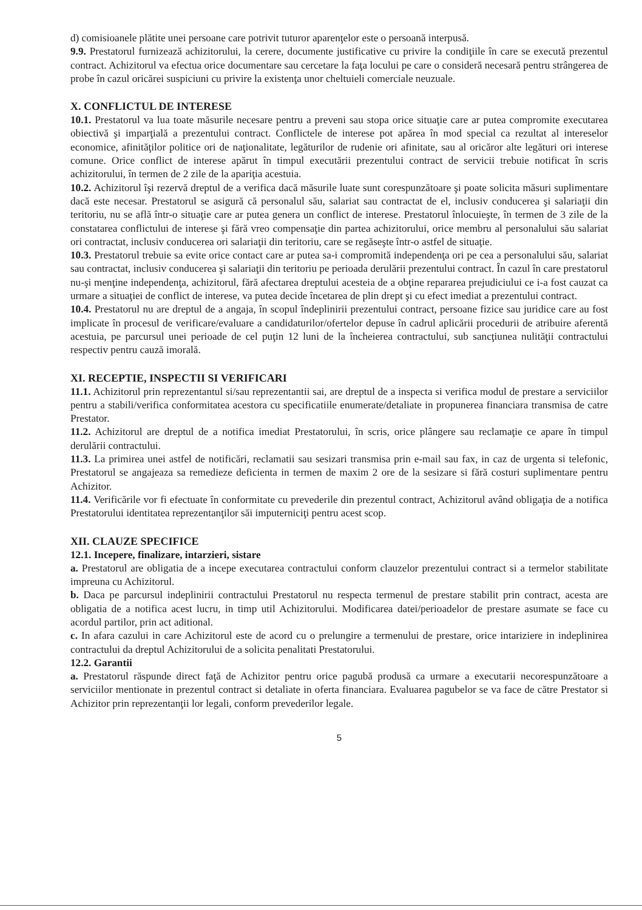d) comisioanele plătite unei persoane care potrivit tuturor aparenţelor este o persoană interpusă.
9.9. Prestatorul furnizează achizitorului, la cerere, documente justificative cu privire la condiţiile în care se execută prezentul contract. Achizitorul va efectua orice documentare sau cercetare la faţa locului pe care o consideră necesară pentru strângerea de probe în cazul oricărei suspiciuni cu privire la existenţa unor cheltuieli comerciale neuzuale.
X. CONFLICTUL DE INTERESE
10.1. Prestatorul va lua toate măsurile necesare pentru a preveni sau stopa orice situaţie care ar putea compromite executarea obiectivă şi imparţială a prezentului contract. Conflictele de interese pot apărea în mod special ca rezultat al intereselor economice, afinităţilor politice ori de naţionalitate, legăturilor de rudenie ori afinitate, sau al oricăror alte legături ori interese comune. Orice conflict de interese apărut în timpul executării prezentului contract de servicii trebuie notificat în scris achizitorului, în termen de 2 zile de la apariţia acestuia.
10.2. Achizitorul îşi rezervă dreptul de a verifica dacă măsurile luate sunt corespunzătoare şi poate solicita măsuri suplimentare dacă este necesar. Prestatorul se asigură că personalul său, salariat sau contractat de el, inclusiv conducerea şi salariaţii din teritoriu, nu se află într-o situaţie care ar putea genera un conflict de interese. Prestatorul înlocuieşte, în termen de 3 zile de la constatarea conflictului de interese şi fără vreo compensaţie din partea achizitorului, orice membru al personalului său salariat ori contractat, inclusiv conducerea ori salariaţii din teritoriu, care se regăseşte într-o astfel de situaţie.
10.3. Prestatorul trebuie sa evite orice contact care ar putea sa-i compromită independenţa ori pe cea a personalului său, salariat sau contractat, inclusiv conducerea şi salariaţii din teritoriu pe perioada derulării prezentului contract. În cazul în care prestatorul nu-şi menţine independenţa, achizitorul, fără afectarea dreptului acesteia de a obţine repararea prejudiciului ce i-a fost cauzat ca urmare a situaţiei de conflict de interese, va putea decide încetarea de plin drept şi cu efect imediat a prezentului contract.
10.4. Prestatorul nu are dreptul de a angaja, în scopul îndeplinirii prezentului contract, persoane fizice sau juridice care au fost implicate în procesul de verificare/evaluare a candidaturilor/ofertelor depuse în cadrul aplicării procedurii de atribuire aferentă acestuia, pe parcursul unei perioade de cel puţin 12 luni de la încheierea contractului, sub sancţiunea nulităţii contractului respectiv pentru cauză imorală.
XI. RECEPTIE, INSPECTII SI VERIFICARI
11.1. Achizitorul prin reprezentantul si/sau reprezentantii sai, are dreptul de a inspecta si verifica modul de prestare a serviciilor pentru a stabili/verifica conformitatea acestora cu specificatiile enumerate/detaliate in propunerea financiara transmisa de catre Prestator.
11.2. Achizitorul are dreptul de a notifica imediat Prestatorului, în scris, orice plângere sau reclamaţie ce apare în timpul derulării contractului.
11.3. La primirea unei astfel de notificări, reclamatii sau sesizari transmisa prin e-mail sau fax, in caz de urgenta si telefonic, Prestatorul se angajeaza sa remedieze deficienta in termen de maxim 2 ore de la sesizare si fără costuri suplimentare pentru Achizitor.
11.4. Verificările vor fi efectuate în conformitate cu prevederile din prezentul contract, Achizitorul având obligaţia de a notifica Prestatorului identitatea reprezentanţilor săi imputerniciţi pentru acest scop.
XII. CLAUZE SPECIFICE
12.1. Incepere, finalizare, intarzieri, sistare
a. Prestatorul are obligatia de a incepe executarea contractului conform clauzelor prezentului contract si a termelor stabilitate impreuna cu Achizitorul.
b. Daca pe parcursul indeplinirii contractului Prestatorul nu respecta termenul de prestare stabilit prin contract, acesta are obligatia de a notifica acest lucru, in timp util Achizitorului. Modificarea datei/perioadelor de prestare asumate se face cu acordul partilor, prin act aditional.
c. In afara cazului in care Achizitorul este de acord cu o prelungire a termenului de prestare, orice intariziere in indeplinirea contractului da dreptul Achizitorului de a solicita penalitati Prestatorului.
12.2. Garantii
a. Prestatorul răspunde direct faţă de Achizitor pentru orice pagubă produsă ca urmare a executarii necorespunzătoare a serviciilor mentionate in prezentul contract si detaliate in oferta financiara. Evaluarea pagubelor se va face de către Prestator si Achizitor prin reprezentanţii lor legali, conform prevederilor legale.
5